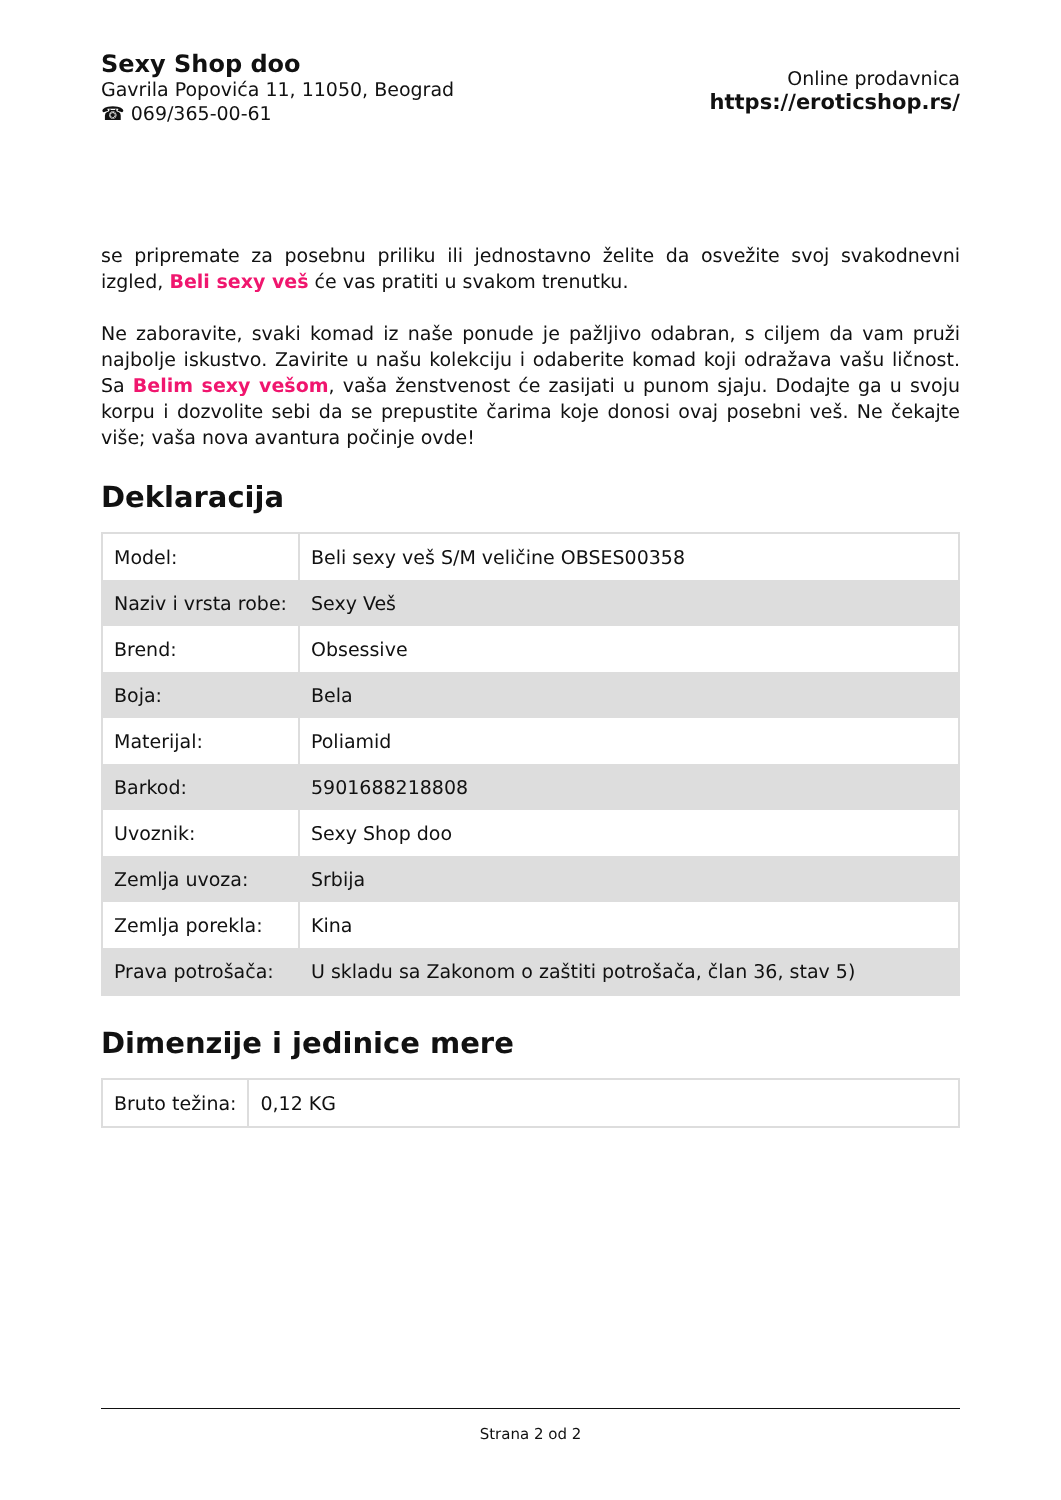Sexy Shop doo
Gavrila Popovića 11, 11050, Beograd
☎ 069/365-00-61
Online prodavnica
https://eroticshop.rs/
se pripremate za posebnu priliku ili jednostavno želite da osvežite svoj svakodnevni izgled, Beli sexy veš će vas pratiti u svakom trenutku.
Ne zaboravite, svaki komad iz naše ponude je pažljivo odabran, s ciljem da vam pruži najbolje iskustvo. Zavirite u našu kolekciju i odaberite komad koji odražava vašu ličnost. Sa Belim sexy vešom, vaša ženstvenost će zasijati u punom sjaju. Dodajte ga u svoju korpu i dozvolite sebi da se prepustite čarima koje donosi ovaj posebni veš. Ne čekajte više; vaša nova avantura počinje ovde!
Deklaracija
| Model: | Beli sexy veš S/M veličine OBSES00358 |
| Naziv i vrsta robe: | Sexy Veš |
| Brend: | Obsessive |
| Boja: | Bela |
| Materijal: | Poliamid |
| Barkod: | 5901688218808 |
| Uvoznik: | Sexy Shop doo |
| Zemlja uvoza: | Srbija |
| Zemlja porekla: | Kina |
| Prava potrošača: | U skladu sa Zakonom o zaštiti potrošača, član 36, stav 5) |
Dimenzije i jedinice mere
| Bruto težina: | 0,12 KG |
Strana 2 od 2